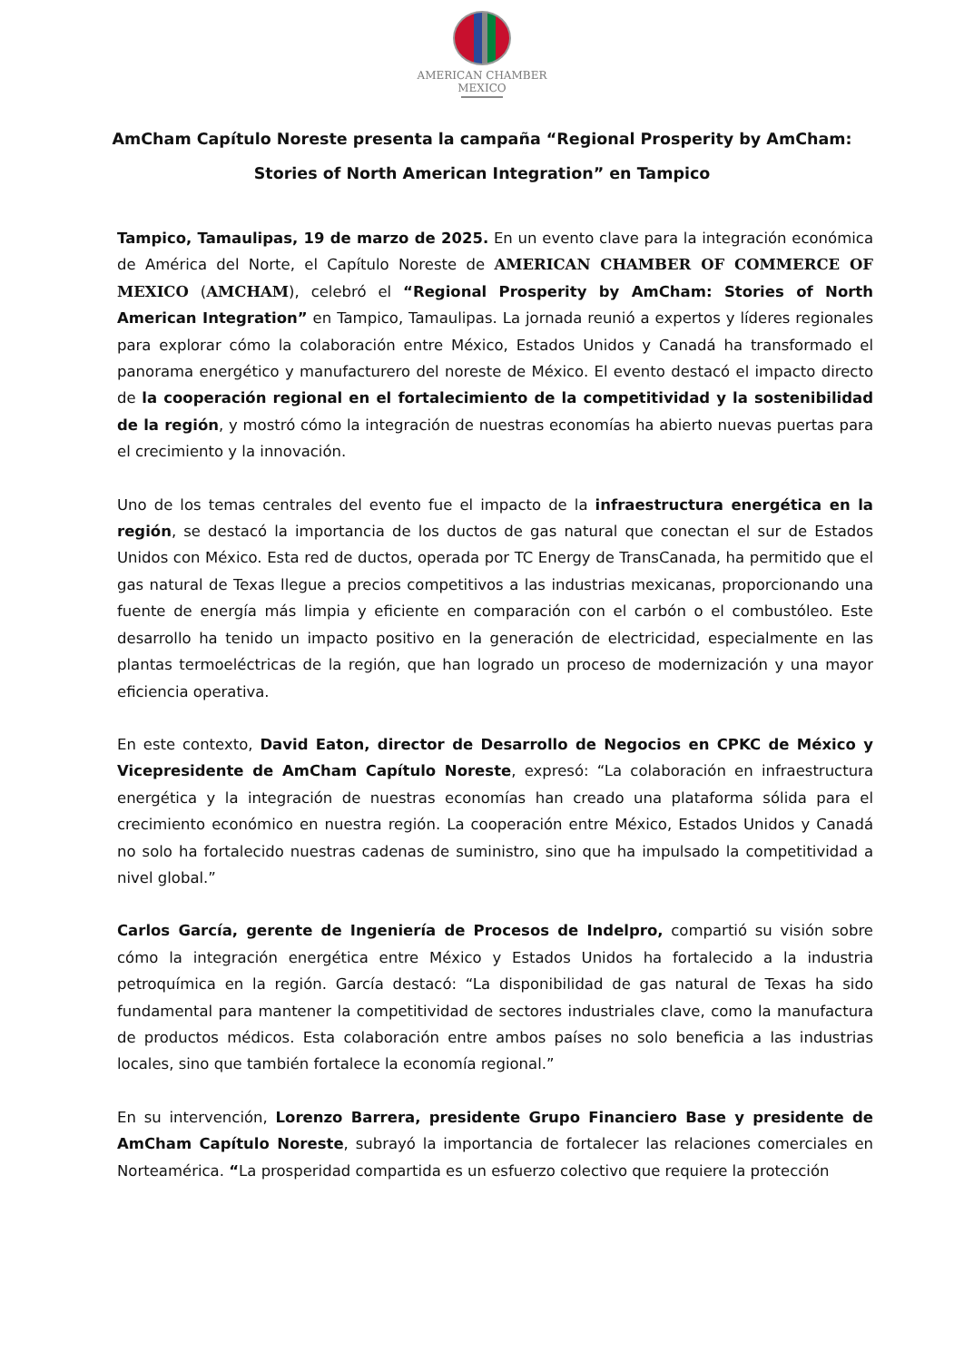AMERICAN CHAMBER
MEXICO
AmCham Capítulo Noreste presenta la campaña “Regional Prosperity by AmCham: Stories of North American Integration” en Tampico
Tampico, Tamaulipas, 19 de marzo de 2025. En un evento clave para la integración económica de América del Norte, el Capítulo Noreste de AMERICAN CHAMBER OF COMMERCE OF MEXICO (AMCHAM), celebró el “Regional Prosperity by AmCham: Stories of North American Integration” en Tampico, Tamaulipas. La jornada reunió a expertos y líderes regionales para explorar cómo la colaboración entre México, Estados Unidos y Canadá ha transformado el panorama energético y manufacturero del noreste de México. El evento destacó el impacto directo de la cooperación regional en el fortalecimiento de la competitividad y la sostenibilidad de la región, y mostró cómo la integración de nuestras economías ha abierto nuevas puertas para el crecimiento y la innovación.
Uno de los temas centrales del evento fue el impacto de la infraestructura energética en la región, se destacó la importancia de los ductos de gas natural que conectan el sur de Estados Unidos con México. Esta red de ductos, operada por TC Energy de TransCanada, ha permitido que el gas natural de Texas llegue a precios competitivos a las industrias mexicanas, proporcionando una fuente de energía más limpia y eficiente en comparación con el carbón o el combustóleo. Este desarrollo ha tenido un impacto positivo en la generación de electricidad, especialmente en las plantas termoeléctricas de la región, que han logrado un proceso de modernización y una mayor eficiencia operativa.
En este contexto, David Eaton, director de Desarrollo de Negocios en CPKC de México y Vicepresidente de AmCham Capítulo Noreste, expresó: “La colaboración en infraestructura energética y la integración de nuestras economías han creado una plataforma sólida para el crecimiento económico en nuestra región. La cooperación entre México, Estados Unidos y Canadá no solo ha fortalecido nuestras cadenas de suministro, sino que ha impulsado la competitividad a nivel global.”
Carlos García, gerente de Ingeniería de Procesos de Indelpro, compartió su visión sobre cómo la integración energética entre México y Estados Unidos ha fortalecido a la industria petroquímica en la región. García destacó: “La disponibilidad de gas natural de Texas ha sido fundamental para mantener la competitividad de sectores industriales clave, como la manufactura de productos médicos. Esta colaboración entre ambos países no solo beneficia a las industrias locales, sino que también fortalece la economía regional.”
En su intervención, Lorenzo Barrera, presidente Grupo Financiero Base y presidente de AmCham Capítulo Noreste, subrayó la importancia de fortalecer las relaciones comerciales en Norteamérica. “La prosperidad compartida es un esfuerzo colectivo que requiere la protección